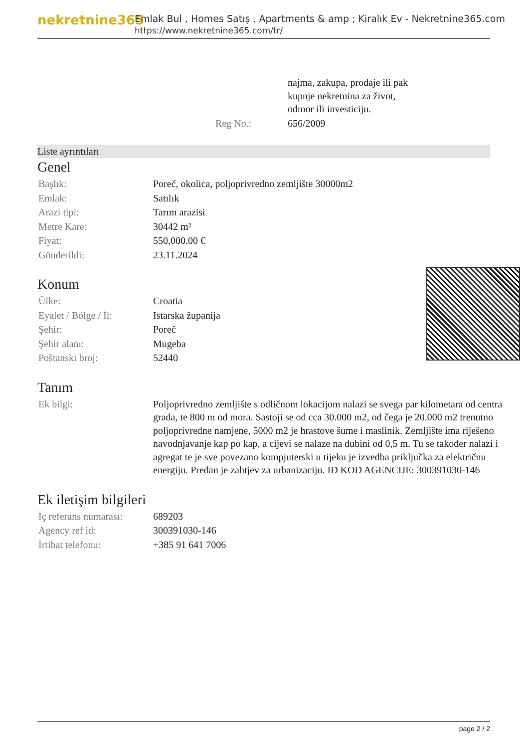nekretnine365
Emlak Bul , Homes Satış , Apartments & amp ; Kiralık Ev - Nekretnine365.com
https://www.nekretnine365.com/tr/
| | najma, zakupa, prodaje ili pak kupnje nekretnina za život, odmor ili investiciju. |
| Reg No.: | 656/2009 |
Liste ayrıntıları
Genel
| Başlık: | Poreč, okolica, poljoprivredno zemljište 30000m2 |
| Emlak: | Satılık |
| Arazi tipi: | Tarım arazisi |
| Metre Kare: | 30442 m² |
| Fiyat: | 550,000.00 € |
| Gönderildi: | 23.11.2024 |
Konum
| Ülke: | Croatia |
| Eyalet / Bölge / İl: | Istarska županija |
| Şehir: | Poreč |
| Şehir alanı: | Mugeba |
| Poštanski broj: | 52440 |
Tanım
| Ek bilgi: | Poljoprivredno zemljište s odličnom lokacijom nalazi se svega par kilometara od centra grada, te 800 m od mora. Sastoji se od cca 30.000 m2, od čega je 20.000 m2 trenutno poljoprivredne namjene, 5000 m2 je hrastove šume i maslinik. Zemljište ima riješeno navodnjavanje kap po kap, a cijevi se nalaze na dubini od 0,5 m. Tu se također nalazi i agregat te je sve povezano kompjuterski u tijeku je izvedba priključka za električnu energiju. Predan je zahtjev za urbanizaciju. ID KOD AGENCIJE: 300391030-146 |
Ek iletişim bilgileri
| İç referans numarası: | 689203 |
| Agency ref id: | 300391030-146 |
| İrtibat telefonu: | +385 91 641 7006 |
page 2 / 2